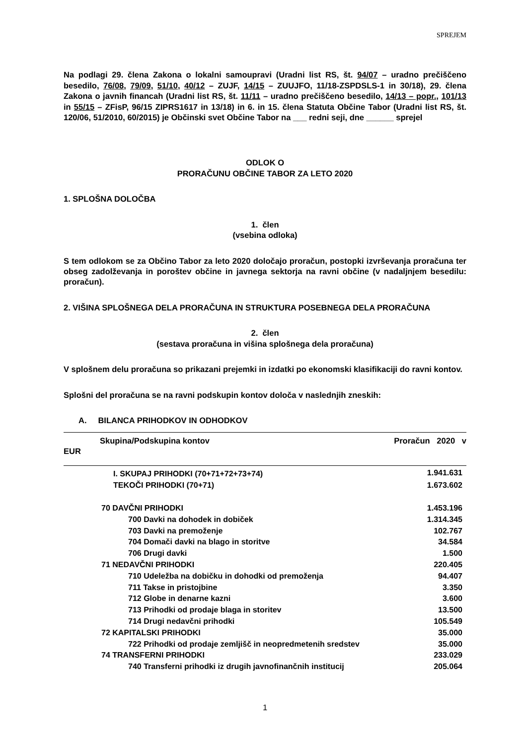SPREJEM
Na podlagi 29. člena Zakona o lokalni samoupravi (Uradni list RS, št. 94/07 – uradno prečiščeno besedilo, 76/08, 79/09, 51/10, 40/12 – ZUJF, 14/15 – ZUUJFO, 11/18-ZSPDSLS-1 in 30/18), 29. člena Zakona o javnih financah (Uradni list RS, št. 11/11 – uradno prečiščeno besedilo, 14/13 – popr., 101/13 in 55/15 – ZFisP, 96/15 ZIPRS1617 in 13/18) in 6. in 15. člena Statuta Občine Tabor (Uradni list RS, št. 120/06, 51/2010, 60/2015) je Občinski svet Občine Tabor na ___ redni seji, dne ______ sprejel
ODLOK O
PRORAČUNU OBČINE TABOR ZA LETO 2020
1. SPLOŠNA DOLOČBA
1. člen
(vsebina odloka)
S tem odlokom se za Občino Tabor za leto 2020 določajo proračun, postopki izvrševanja proračuna ter obseg zadolževanja in poroštev občine in javnega sektorja na ravni občine (v nadaljnjem besedilu: proračun).
2. VIŠINA SPLOŠNEGA DELA PRORAČUNA IN STRUKTURA POSEBNEGA DELA PRORAČUNA
2. člen
(sestava proračuna in višina splošnega dela proračuna)
V splošnem delu proračuna so prikazani prejemki in izdatki po ekonomski klasifikaciji do ravni kontov.
Splošni del proračuna se na ravni podskupin kontov določa v naslednjih zneskih:
A. BILANCA PRIHODKOV IN ODHODKOV
Skupina/Podskupina kontov Proračun 2020 v
EUR
| I. SKUPAJ PRIHODKI (70+71+72+73+74) | 1.941.631 |
| TEKOČI PRIHODKI (70+71) | 1.673.602 |
| 70 DAVČNI PRIHODKI | 1.453.196 |
| 700 Davki na dohodek in dobiček | 1.314.345 |
| 703 Davki na premoženje | 102.767 |
| 704 Domači davki na blago in storitve | 34.584 |
| 706 Drugi davki | 1.500 |
| 71 NEDAVČNI PRIHODKI | 220.405 |
| 710 Udeležba na dobičku in dohodki od premoženja | 94.407 |
| 711 Takse in pristojbine | 3.350 |
| 712 Globe in denarne kazni | 3.600 |
| 713 Prihodki od prodaje blaga in storitev | 13.500 |
| 714 Drugi nedavčni prihodki | 105.549 |
| 72 KAPITALSKI PRIHODKI | 35.000 |
| 722 Prihodki od prodaje zemljišč in neopredmetenih sredstev | 35.000 |
| 74 TRANSFERNI PRIHODKI | 233.029 |
| 740 Transferni prihodki iz drugih javnofinančnih institucij | 205.064 |
1